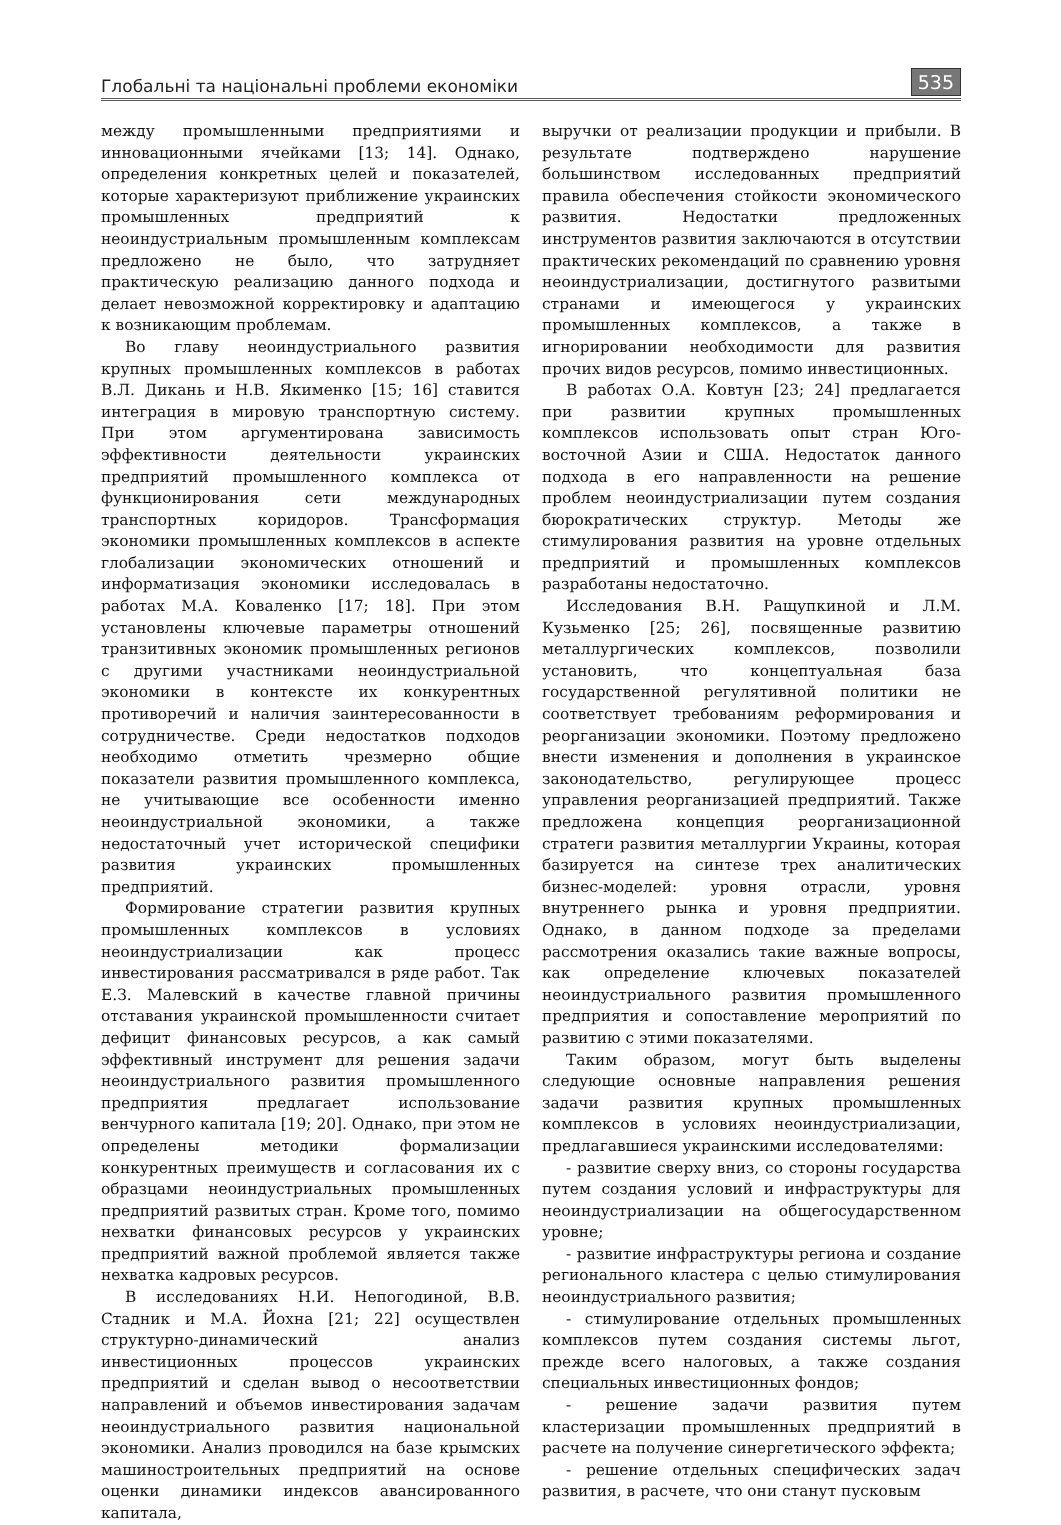Глобальні та національні проблеми економіки
535
между промышленными предприятиями и инновационными ячейками [13; 14]. Однако, определения конкретных целей и показателей, которые характеризуют приближение украинских промышленных предприятий к неоиндустриальным промышленным комплексам предложено не было, что затрудняет практическую реализацию данного подхода и делает невозможной корректировку и адаптацию к возникающим проблемам.
Во главу неоиндустриального развития крупных промышленных комплексов в работах В.Л. Дикань и Н.В. Якименко [15; 16] ставится интеграция в мировую транспортную систему. При этом аргументирована зависимость эффективности деятельности украинских предприятий промышленного комплекса от функционирования сети международных транспортных коридоров. Трансформация экономики промышленных комплексов в аспекте глобализации экономических отношений и информатизация экономики исследовалась в работах М.А. Коваленко [17; 18]. При этом установлены ключевые параметры отношений транзитивных экономик промышленных регионов с другими участниками неоиндустриальной экономики в контексте их конкурентных противоречий и наличия заинтересованности в сотрудничестве. Среди недостатков подходов необходимо отметить чрезмерно общие показатели развития промышленного комплекса, не учитывающие все особенности именно неоиндустриальной экономики, а также недостаточный учет исторической специфики развития украинских промышленных предприятий.
Формирование стратегии развития крупных промышленных комплексов в условиях неоиндустриализации как процесс инвестирования рассматривался в ряде работ. Так Е.З. Малевский в качестве главной причины отставания украинской промышленности считает дефицит финансовых ресурсов, а как самый эффективный инструмент для решения задачи неоиндустриального развития промышленного предприятия предлагает использование венчурного капитала [19; 20]. Однако, при этом не определены методики формализации конкурентных преимуществ и согласования их с образцами неоиндустриальных промышленных предприятий развитых стран. Кроме того, помимо нехватки финансовых ресурсов у украинских предприятий важной проблемой является также нехватка кадровых ресурсов.
В исследованиях Н.И. Непогодиной, В.В. Стадник и М.А. Йохна [21; 22] осуществлен структурно-динамический анализ инвестиционных процессов украинских предприятий и сделан вывод о несоответствии направлений и объемов инвестирования задачам неоиндустриального развития национальной экономики. Анализ проводился на базе крымских машиностроительных предприятий на основе оценки динамики индексов авансированного капитала,
выручки от реализации продукции и прибыли. В результате подтверждено нарушение большинством исследованных предприятий правила обеспечения стойкости экономического развития. Недостатки предложенных инструментов развития заключаются в отсутствии практических рекомендаций по сравнению уровня неоиндустриализации, достигнутого развитыми странами и имеющегося у украинских промышленных комплексов, а также в игнорировании необходимости для развития прочих видов ресурсов, помимо инвестиционных.
В работах О.А. Ковтун [23; 24] предлагается при развитии крупных промышленных комплексов использовать опыт стран Юго-восточной Азии и США. Недостаток данного подхода в его направленности на решение проблем неоиндустриализации путем создания бюрократических структур. Методы же стимулирования развития на уровне отдельных предприятий и промышленных комплексов разработаны недостаточно.
Исследования В.Н. Ращупкиной и Л.М. Кузьменко [25; 26], посвященные развитию металлургических комплексов, позволили установить, что концептуальная база государственной регулятивной политики не соответствует требованиям реформирования и реорганизации экономики. Поэтому предложено внести изменения и дополнения в украинское законодательство, регулирующее процесс управления реорганизацией предприятий. Также предложена концепция реорганизационной стратеги развития металлургии Украины, которая базируется на синтезе трех аналитических бизнес-моделей: уровня отрасли, уровня внутреннего рынка и уровня предприятии. Однако, в данном подходе за пределами рассмотрения оказались такие важные вопросы, как определение ключевых показателей неоиндустриального развития промышленного предприятия и сопоставление мероприятий по развитию с этими показателями.
Таким образом, могут быть выделены следующие основные направления решения задачи развития крупных промышленных комплексов в условиях неоиндустриализации, предлагавшиеся украинскими исследователями:
- развитие сверху вниз, со стороны государства путем создания условий и инфраструктуры для неоиндустриализации на общегосударственном уровне;
- развитие инфраструктуры региона и создание регионального кластера с целью стимулирования неоиндустриального развития;
- стимулирование отдельных промышленных комплексов путем создания системы льгот, прежде всего налоговых, а также создания специальных инвестиционных фондов;
- решение задачи развития путем кластеризации промышленных предприятий в расчете на получение синергетического эффекта;
- решение отдельных специфических задач развития, в расчете, что они станут пусковым